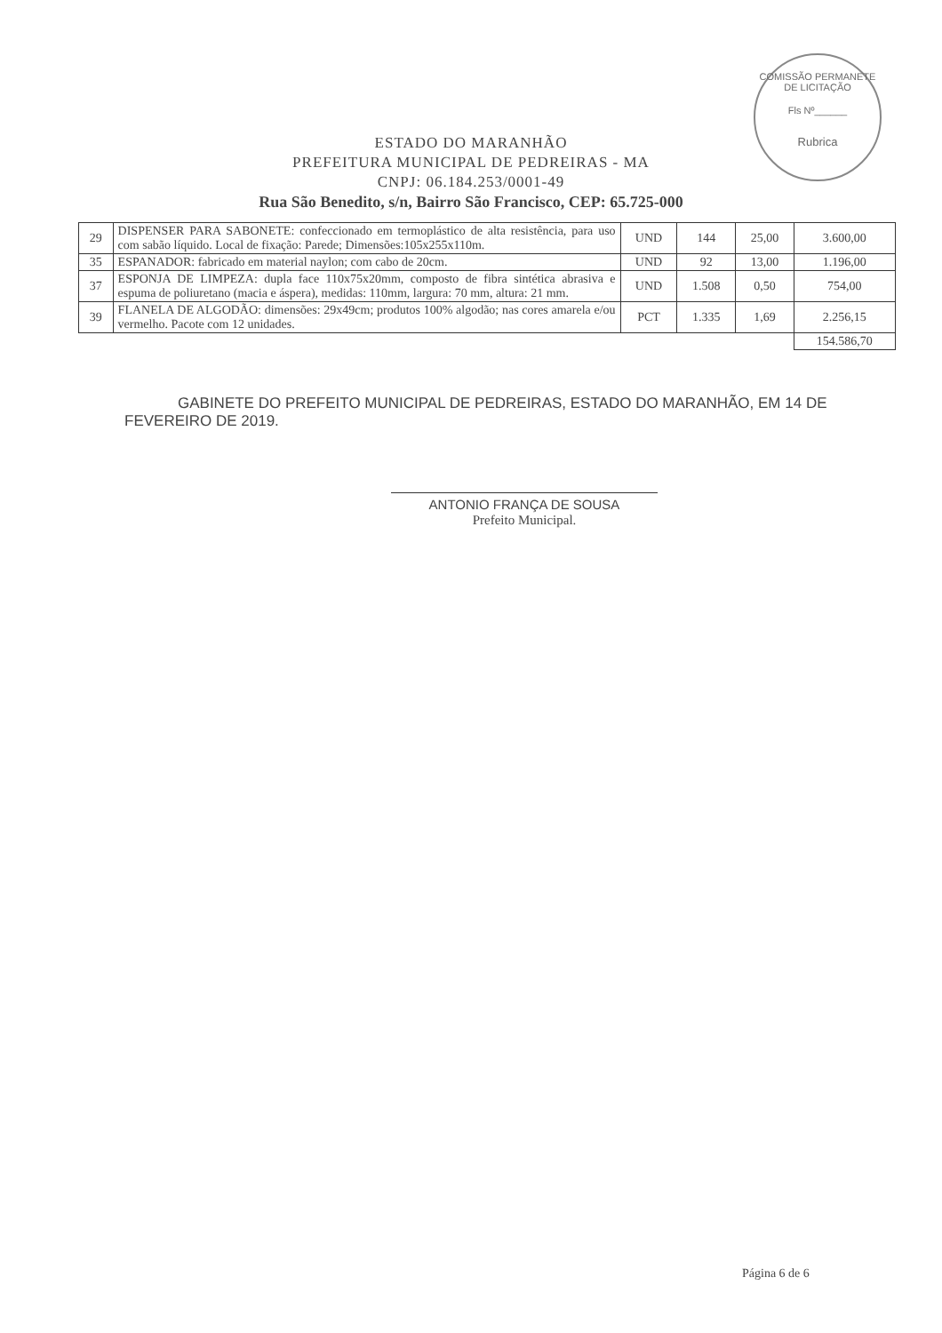COMISSÃO PERMANETE DE LICITAÇÃO
Fls Nº______
Rubrica
ESTADO DO MARANHÃO
PREFEITURA MUNICIPAL DE PEDREIRAS - MA
CNPJ: 06.184.253/0001-49
Rua São Benedito, s/n, Bairro São Francisco, CEP: 65.725-000
| 29 | DISPENSER PARA SABONETE: confeccionado em termoplástico de alta resistência, para uso com sabão líquido. Local de fixação: Parede; Dimensões:105x255x110m. | UND | 144 | 25,00 | 3.600,00 |
| 35 | ESPANADOR: fabricado em material naylon; com cabo de 20cm. | UND | 92 | 13,00 | 1.196,00 |
| 37 | ESPONJA DE LIMPEZA: dupla face 110x75x20mm, composto de fibra sintética abrasiva e espuma de poliuretano (macia e áspera), medidas: 110mm, largura: 70 mm, altura: 21 mm. | UND | 1.508 | 0,50 | 754,00 |
| 39 | FLANELA DE ALGODÃO: dimensões: 29x49cm; produtos 100% algodão; nas cores amarela e/ou vermelho. Pacote com 12 unidades. | PCT | 1.335 | 1,69 | 2.256,15 |
| | | | | | 154.586,70 |
GABINETE DO PREFEITO MUNICIPAL DE PEDREIRAS, ESTADO DO MARANHÃO, EM 14 DE FEVEREIRO DE 2019.
ANTONIO FRANÇA DE SOUSA
Prefeito Municipal.
Página 6 de 6